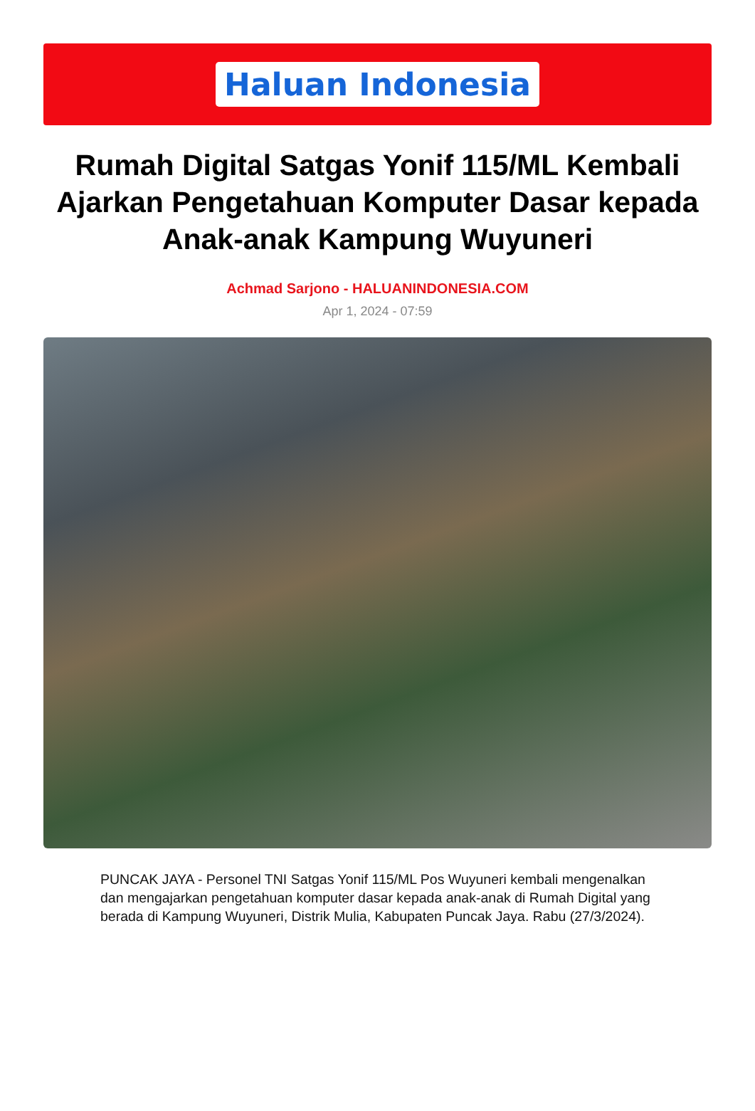Haluan Indonesia
Rumah Digital Satgas Yonif 115/ML Kembali Ajarkan Pengetahuan Komputer Dasar kepada Anak-anak Kampung Wuyuneri
Achmad Sarjono - HALUANINDONESIA.COM
Apr 1, 2024 - 07:59
PUNCAK JAYA - Personel TNI Satgas Yonif 115/ML Pos Wuyuneri kembali mengenalkan dan mengajarkan pengetahuan komputer dasar kepada anak-anak di Rumah Digital yang berada di Kampung Wuyuneri, Distrik Mulia, Kabupaten Puncak Jaya. Rabu (27/3/2024).